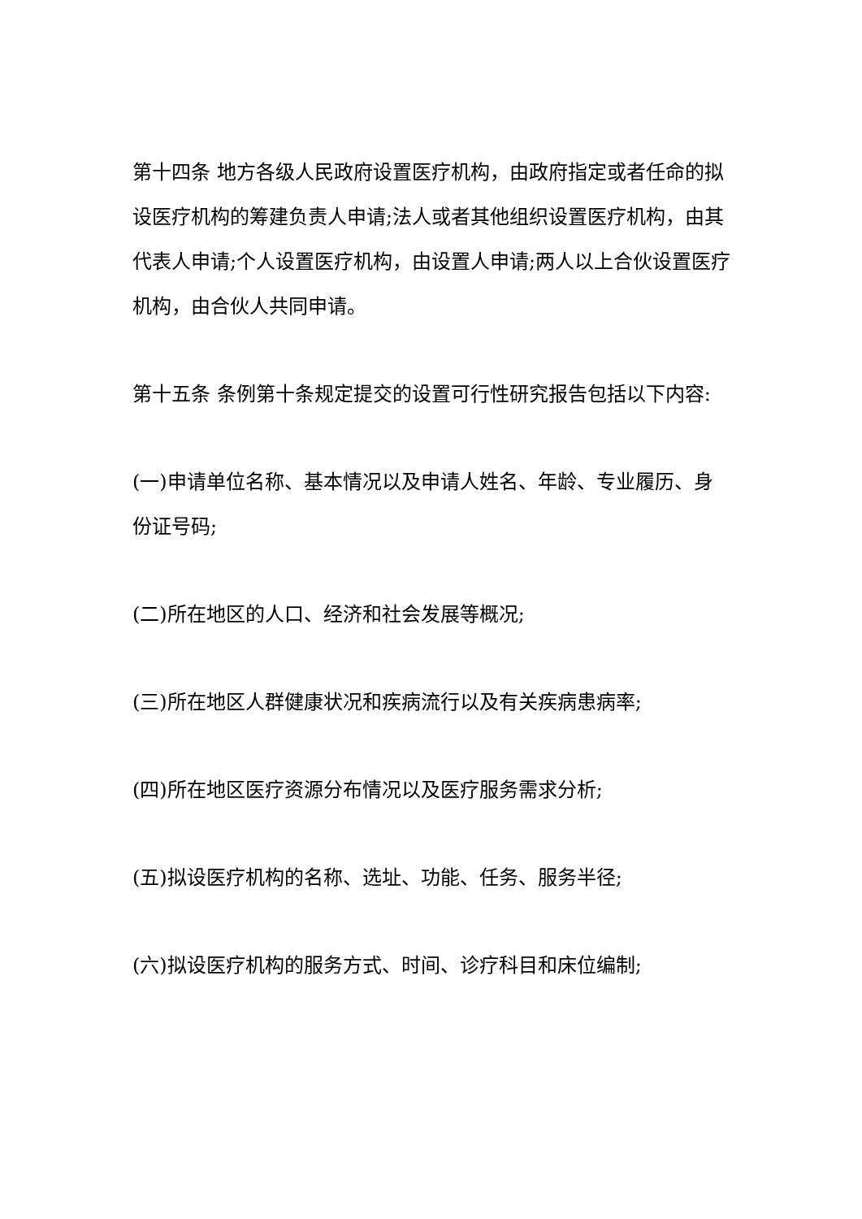第十四条 地方各级人民政府设置医疗机构，由政府指定或者任命的拟设医疗机构的筹建负责人申请;法人或者其他组织设置医疗机构，由其代表人申请;个人设置医疗机构，由设置人申请;两人以上合伙设置医疗机构，由合伙人共同申请。
第十五条 条例第十条规定提交的设置可行性研究报告包括以下内容:
(一)申请单位名称、基本情况以及申请人姓名、年龄、专业履历、身份证号码;
(二)所在地区的人口、经济和社会发展等概况;
(三)所在地区人群健康状况和疾病流行以及有关疾病患病率;
(四)所在地区医疗资源分布情况以及医疗服务需求分析;
(五)拟设医疗机构的名称、选址、功能、任务、服务半径;
(六)拟设医疗机构的服务方式、时间、诊疗科目和床位编制;